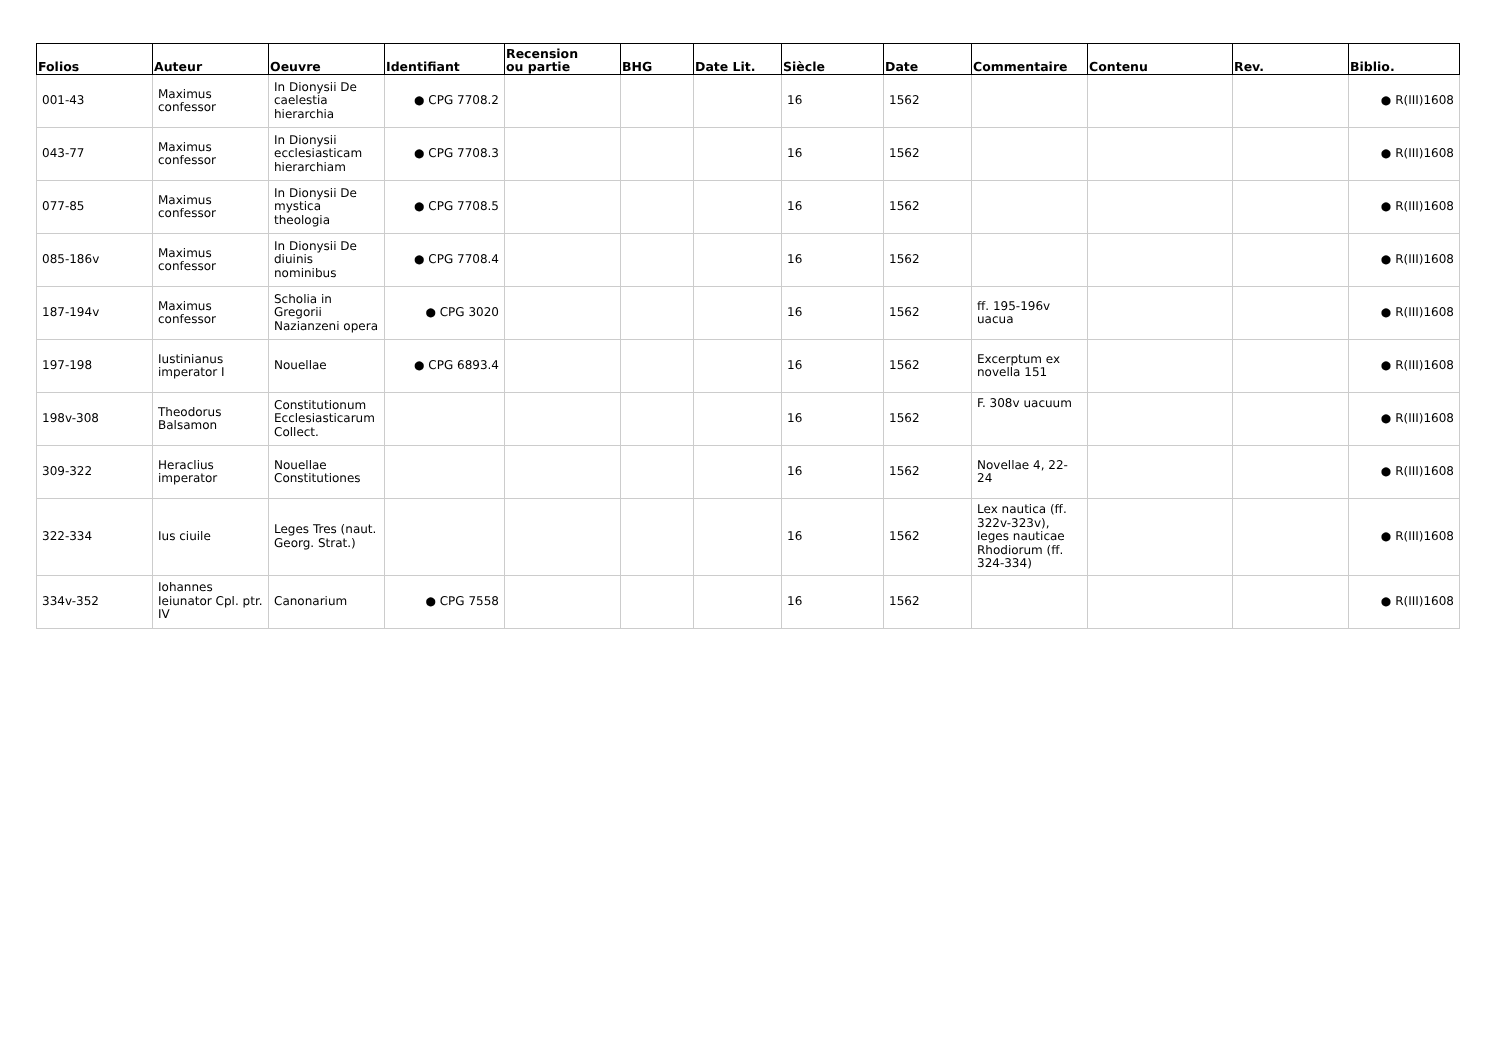| Folios | Auteur | Oeuvre | Identifiant | Recension ou partie | BHG | Date Lit. | Siècle | Date | Commentaire | Contenu | Rev. | Biblio. |
| --- | --- | --- | --- | --- | --- | --- | --- | --- | --- | --- | --- | --- |
| 001-43 | Maximus confessor | In Dionysii De caelestia hierarchia | ● CPG 7708.2 | | | | 16 | 1562 | | | | ● R(III)1608 |
| 043-77 | Maximus confessor | In Dionysii ecclesiasticam hierarchiam | ● CPG 7708.3 | | | | 16 | 1562 | | | | ● R(III)1608 |
| 077-85 | Maximus confessor | In Dionysii De mystica theologia | ● CPG 7708.5 | | | | 16 | 1562 | | | | ● R(III)1608 |
| 085-186v | Maximus confessor | In Dionysii De diuinis nominibus | ● CPG 7708.4 | | | | 16 | 1562 | | | | ● R(III)1608 |
| 187-194v | Maximus confessor | Scholia in Gregorii Nazianzeni opera | ● CPG 3020 | | | | 16 | 1562 | ff. 195-196v uacua | | | ● R(III)1608 |
| 197-198 | Iustinianus imperator I | Nouellae | ● CPG 6893.4 | | | | 16 | 1562 | Excerptum ex novella 151 | | | ● R(III)1608 |
| 198v-308 | Theodorus Balsamon | Constitutionum Ecclesiasticarum Collect. | | | | | 16 | 1562 | F. 308v uacuum | | | ● R(III)1608 |
| 309-322 | Heraclius imperator | Nouellae Constitutiones | | | | | 16 | 1562 | Novellae 4, 22-24 | | | ● R(III)1608 |
| 322-334 | Ius ciuile | Leges Tres (naut. Georg. Strat.) | | | | | 16 | 1562 | Lex nautica (ff. 322v-323v), leges nauticae Rhodiorum (ff. 324-334) | | | ● R(III)1608 |
| 334v-352 | Iohannes Ieiunator Cpl. ptr. IV | Canonarium | ● CPG 7558 | | | | 16 | 1562 | | | | ● R(III)1608 |